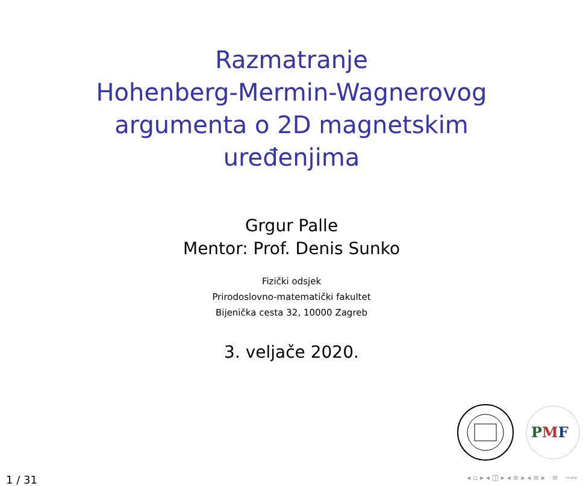Razmatranje
Hohenberg-Mermin-Wagnerovog
argumenta o 2D magnetskim
uređenjima
Grgur Palle
Mentor: Prof. Denis Sunko
Fizički odsjek
Prirodoslovno-matematički fakultet
Bijenička cesta 32, 10000 Zagreb
3. veljače 2020.
PMF
1 / 31 ◂ ▫ ▸ ◂ ◫ ▸ ◂ ≡ ▸ ◂ ≡ ▸ ≡ ∽∾